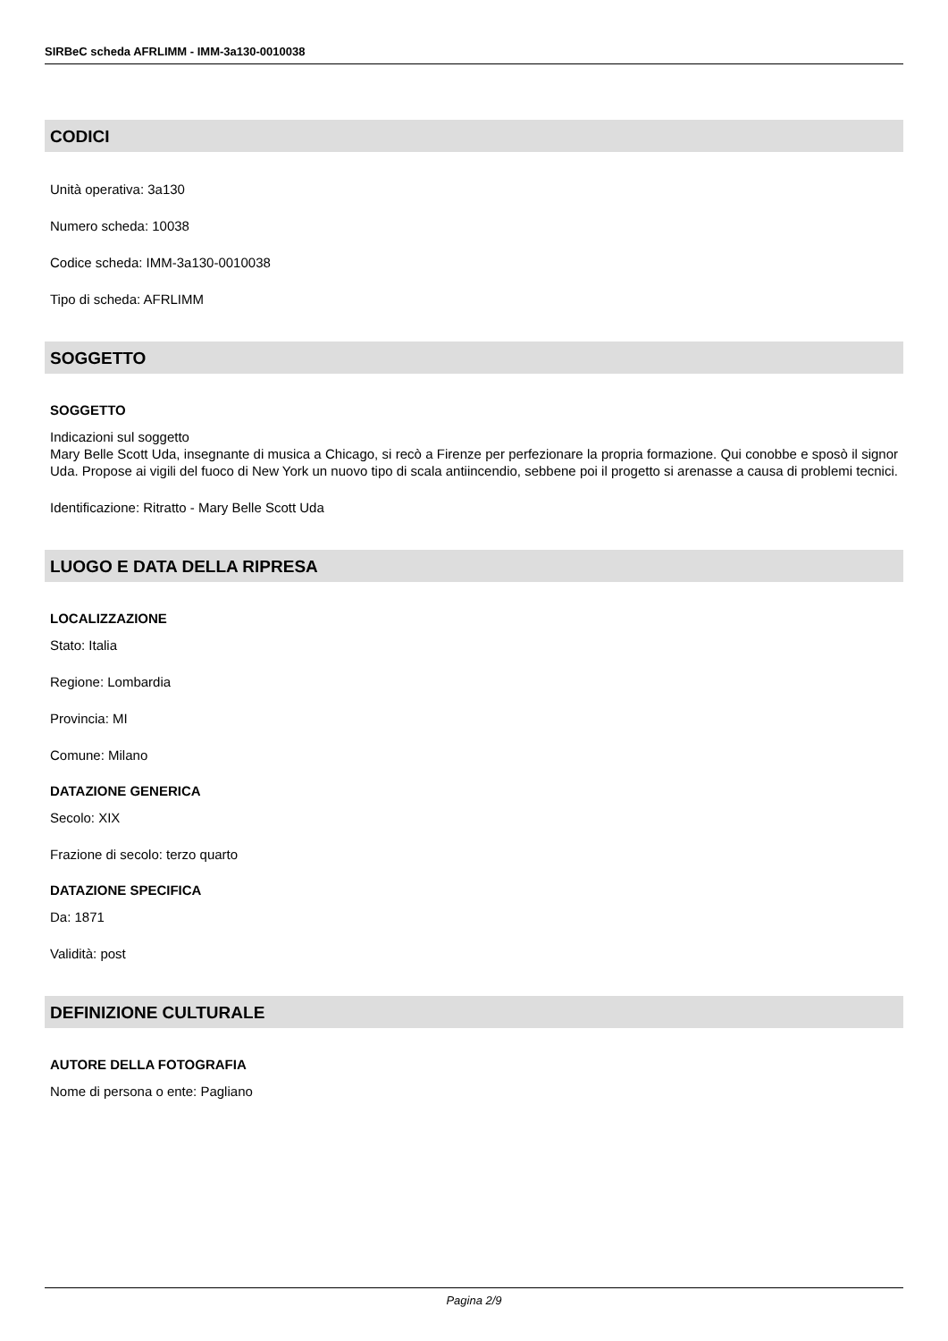SIRBeC scheda AFRLIMM - IMM-3a130-0010038
CODICI
Unità operativa: 3a130
Numero scheda: 10038
Codice scheda: IMM-3a130-0010038
Tipo di scheda: AFRLIMM
SOGGETTO
SOGGETTO
Indicazioni sul soggetto
Mary Belle Scott Uda, insegnante di musica a Chicago, si recò a Firenze per perfezionare la propria formazione. Qui conobbe e sposò il signor Uda. Propose ai vigili del fuoco di New York un nuovo tipo di scala antiincendio, sebbene poi il progetto si arenasse a causa di problemi tecnici.
Identificazione: Ritratto - Mary Belle Scott Uda
LUOGO E DATA DELLA RIPRESA
LOCALIZZAZIONE
Stato: Italia
Regione: Lombardia
Provincia: MI
Comune: Milano
DATAZIONE GENERICA
Secolo: XIX
Frazione di secolo: terzo quarto
DATAZIONE SPECIFICA
Da: 1871
Validità: post
DEFINIZIONE CULTURALE
AUTORE DELLA FOTOGRAFIA
Nome di persona o ente: Pagliano
Pagina 2/9